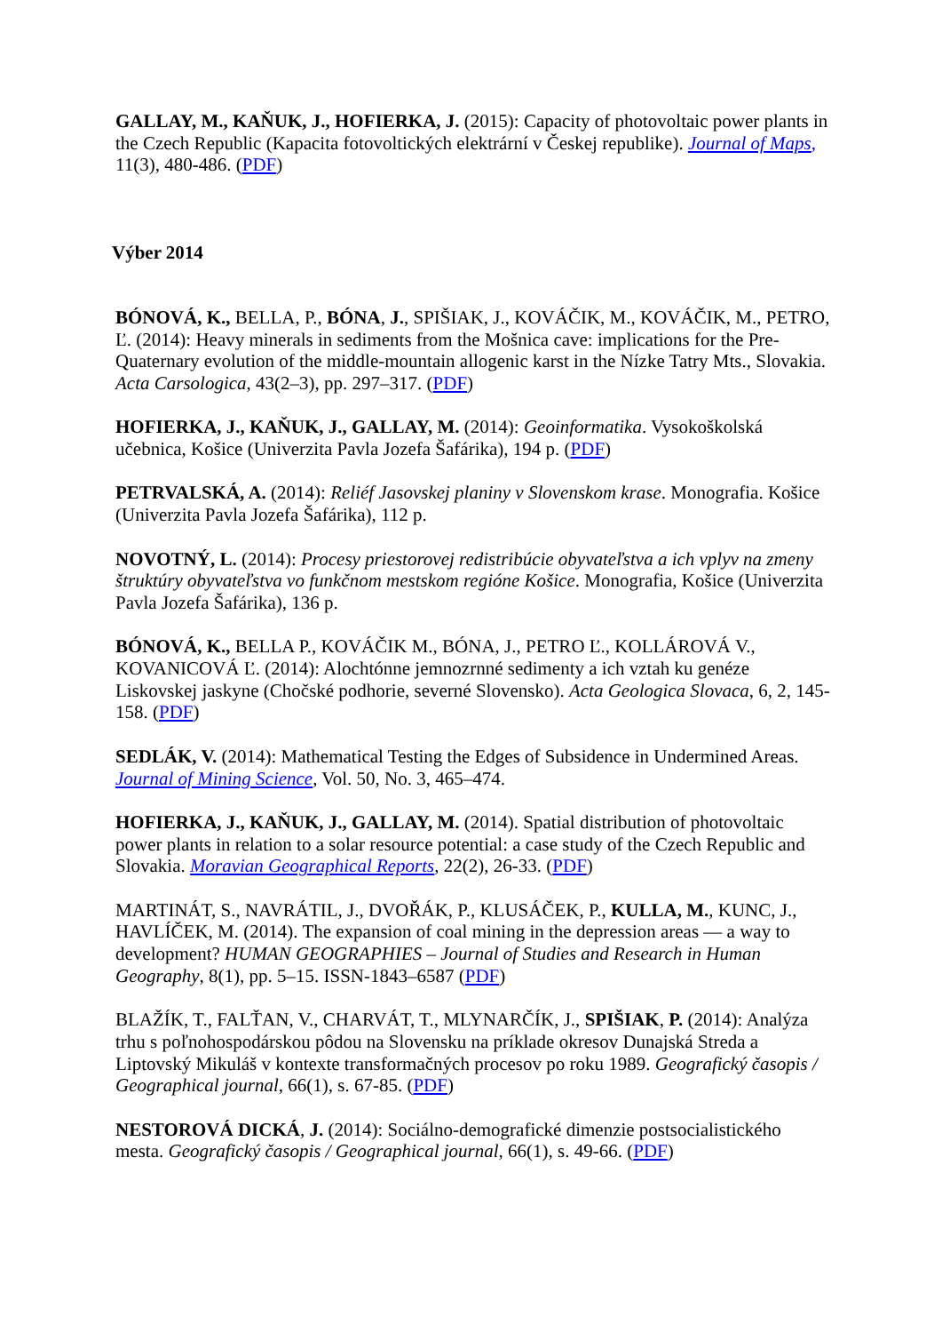GALLAY, M., KAŇUK, J., HOFIERKA, J. (2015): Capacity of photovoltaic power plants in the Czech Republic (Kapacita fotovoltických elektrární v Českej republike). Journal of Maps, 11(3), 480-486. (PDF)
Výber 2014
BÓNOVÁ, K., BELLA, P., BÓNA, J., SPIŠIAK, J., KOVÁČIK, M., KOVÁČIK, M., PETRO, Ľ. (2014): Heavy minerals in sediments from the Mošnica cave: implications for the Pre-Quaternary evolution of the middle-mountain allogenic karst in the Nízke Tatry Mts., Slovakia. Acta Carsologica, 43(2–3), pp. 297–317. (PDF)
HOFIERKA, J., KAŇUK, J., GALLAY, M. (2014): Geoinformatika. Vysokoškolská učebnica, Košice (Univerzita Pavla Jozefa Šafárika), 194 p. (PDF)
PETRVALSKÁ, A. (2014): Reliéf Jasovskej planiny v Slovenskom krase. Monografia. Košice (Univerzita Pavla Jozefa Šafárika), 112 p.
NOVOTNÝ, L. (2014): Procesy priestorovej redistribúcie obyvateľstva a ich vplyv na zmeny štruktúry obyvateľstva vo funkčnom mestskom regióne Košice. Monografia, Košice (Univerzita Pavla Jozefa Šafárika), 136 p.
BÓNOVÁ, K., BELLA P., KOVÁČIK M., BÓNA, J., PETRO Ľ., KOLLÁROVÁ V., KOVANICOVÁ Ľ. (2014): Alochtónne jemnozrnné sedimenty a ich vztah ku genéze Liskovskej jaskyne (Chočské podhorie, severné Slovensko). Acta Geologica Slovaca, 6, 2, 145-158. (PDF)
SEDLÁK, V. (2014): Mathematical Testing the Edges of Subsidence in Undermined Areas. Journal of Mining Science, Vol. 50, No. 3, 465–474.
HOFIERKA, J., KAŇUK, J., GALLAY, M. (2014). Spatial distribution of photovoltaic power plants in relation to a solar resource potential: a case study of the Czech Republic and Slovakia. Moravian Geographical Reports, 22(2), 26-33. (PDF)
MARTINÁT, S., NAVRÁTIL, J., DVOŘÁK, P., KLUSÁČEK, P., KULLA, M., KUNC, J., HAVLÍČEK, M. (2014). The expansion of coal mining in the depression areas — a way to development? HUMAN GEOGRAPHIES – Journal of Studies and Research in Human Geography, 8(1), pp. 5–15. ISSN-1843–6587 (PDF)
BLAŽÍK, T., FALŤAN, V., CHARVÁT, T., MLYNARČÍK, J., SPIŠIAK, P. (2014): Analýza trhu s poľnohospodárskou pôdou na Slovensku na príklade okresov Dunajská Streda a Liptovský Mikuláš v kontexte transformačných procesov po roku 1989. Geografický časopis / Geographical journal, 66(1), s. 67-85. (PDF)
NESTOROVÁ DICKÁ, J. (2014): Sociálno-demografické dimenzie postsocialistického mesta. Geografický časopis / Geographical journal, 66(1), s. 49-66. (PDF)